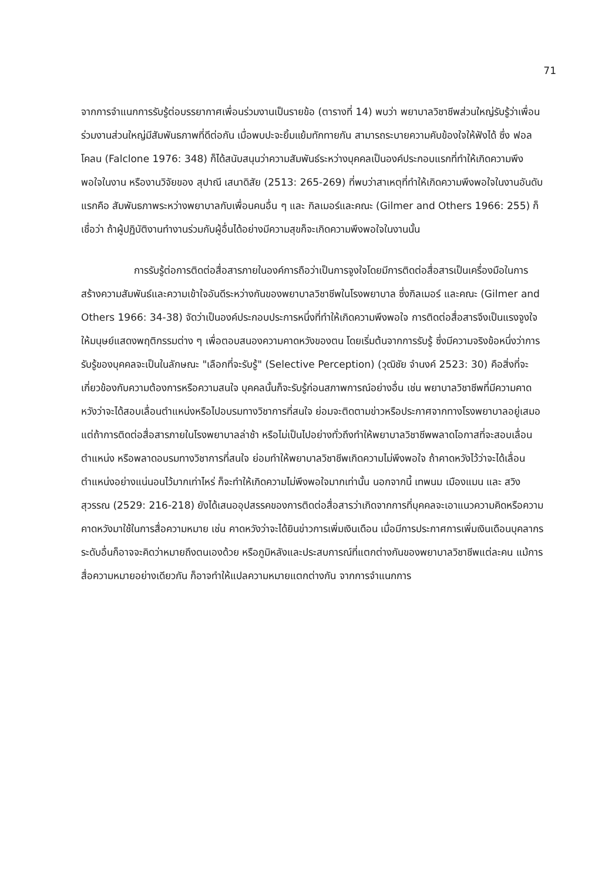71
จากการจำแนกการรับรู้ต่อบรรยากาศเพื่อนร่วมงานเป็นรายข้อ (ตารางที่ 14) พบว่า พยาบาลวิชาชีพส่วนใหญ่รับรู้ว่าเพื่อนร่วมงานส่วนใหญ่มีสัมพันธภาพที่ดีต่อกัน เมื่อพบปะจะยิ้มแย้มทักทายกัน สามารถระบายความคับข้องใจให้ฟังได้ ซึ่ง ฟอลโคลน (Falclone 1976: 348) ก็ได้สนับสนุนว่าความสัมพันธ์ระหว่างบุคคลเป็นองค์ประกอบแรกที่ทำให้เกิดความพึงพอใจในงาน หรืองานวิจัยของ สุปาณี เสนาดิสัย (2513: 265-269) ที่พบว่าสาเหตุที่ทำให้เกิดความพึงพอใจในงานอันดับแรกคือ สัมพันธภาพระหว่างพยาบาลกับเพื่อนคนอื่น ๆ และ กิลเมอร์และคณะ (Gilmer and Others 1966: 255) ก็เชื่อว่า ถ้าผู้ปฏิบัติงานทำงานร่วมกับผู้อื่นได้อย่างมีความสุขก็จะเกิดความพึงพอใจในงานนั้น
การรับรู้ต่อการติดต่อสื่อสารภายในองค์การถือว่าเป็นการจูงใจโดยมีการติดต่อสื่อสารเป็นเครื่องมือในการสร้างความสัมพันธ์และความเข้าใจอันดีระหว่างกันของพยาบาลวิชาชีพในโรงพยาบาล ซึ่งกิลเมอร์ และคณะ (Gilmer and Others 1966: 34-38) จัดว่าเป็นองค์ประกอบประการหนึ่งที่ทำให้เกิดความพึงพอใจ การติดต่อสื่อสารจึงเป็นแรงจูงใจให้มนุษย์แสดงพฤติกรรมต่าง ๆ เพื่อตอบสนองความคาดหวังของตน โดยเริ่มต้นจากการรับรู้ ซึ่งมีความจริงข้อหนึ่งว่าการรับรู้ของบุคคลจะเป็นในลักษณะ "เลือกที่จะรับรู้" (Selective Perception) (วุฒิชัย จำนงค์ 2523: 30) คือสิ่งที่จะเกี่ยวข้องกับความต้องการหรือความสนใจ บุคคลนั้นก็จะรับรู้ก่อนสภาพการณ์อย่างอื่น เช่น พยาบาลวิชาชีพที่มีความคาดหวังว่าจะได้สอบเลื่อนตำแหน่งหรือไปอบรมทางวิชาการที่สนใจ ย่อมจะติดตามข่าวหรือประกาศจากทางโรงพยาบาลอยู่เสมอ แต่ถ้าการติดต่อสื่อสารภายในโรงพยาบาลล่าช้า หรือไม่เป็นไปอย่างทั่วถึงทำให้พยาบาลวิชาชีพพลาดโอกาสที่จะสอบเลื่อนตำแหน่ง หรือพลาดอบรมทางวิชาการที่สนใจ ย่อมทำให้พยาบาลวิชาชีพเกิดความไม่พึงพอใจ ถ้าคาดหวังไว้ว่าจะได้เลื่อนตำแหน่งอย่างแน่นอนไว้มากเท่าไหร่ ก็จะทำให้เกิดความไม่พึงพอใจมากเท่านั้น นอกจากนี้ เทพนม เมืองแมน และ สวิง สุวรรณ (2529: 216-218) ยังได้เสนออุปสรรคของการติดต่อสื่อสารว่าเกิดจากการที่บุคคลจะเอาแนวความคิดหรือความคาดหวังมาใช้ในการสื่อความหมาย เช่น คาดหวังว่าจะได้ยินข่าวการเพิ่มเงินเดือน เมื่อมีการประกาศการเพิ่มเงินเดือนบุคลากรระดับอื่นก็อาจจะคิดว่าหมายถึงตนเองด้วย หรือภูมิหลังและประสบการณ์ที่แตกต่างกันของพยาบาลวิชาชีพแต่ละคน แม้การสื่อความหมายอย่างเดียวกัน ก็อาจทำให้แปลความหมายแตกต่างกัน จากการจำแนกการ